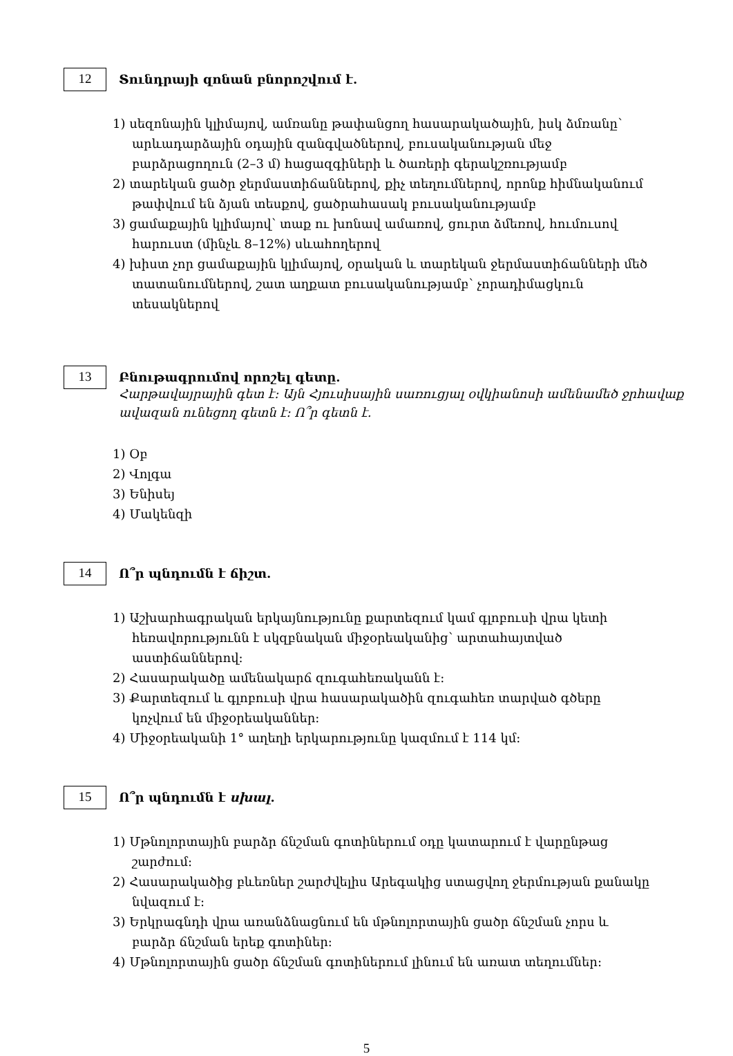12
Տունդրայի զոնան բնորոշվում է.
1) սեզոնային կլիմայով, ամռանը թափանցող հասարակածային, իսկ ձմռանը՝ արևադարձային օդային զանգվածներով, բուսականության մեջ բարձրացողուն (2–3 մ) հացազգիների և ծառերի գերակշռությամբ
2) տարեկան ցածր ջերմաստիճաններով, քիչ տեղումներով, որոնք հիմնականում թափվում են ձյան տեսքով, ցածրահասակ բուսականությամբ
3) ցամաքային կլիմայով՝ տաք ու խոնավ ամառով, ցուրտ ձմեռով, հումուսով հարուստ (մինչև 8–12%) սևահողերով
4) խիստ չոր ցամաքային կլիմայով, օրական և տարեկան ջերմաստիճանների մեծ տատանումներով, շատ աղքատ բուսականությամբ՝ չորադիմացկուն տեսակներով
13
Բնութագրումով որոշել գետը.
Հարթավայրային գետ է: Այն Հյուսիսային սառուցյալ օվկիանոսի ամենամեծ ջրհավաք ավազան ունեցող գետն է: Ո՞ր գետն է.
1) Օբ
2) Վոլգա
3) Ենիսեյ
4) Մակենզի
14
Ո՞ր պնդումն է ճիշտ.
1) Աշխարհագրական երկայնությունը քարտեզում կամ գլոբուսի վրա կետի հեռավորությունն է սկզբնական միջօրեականից՝ արտահայտված աստիճաններով:
2) Հասարակածը ամենակարճ զուգահեռականն է:
3) Քարտեզում և գլոբուսի վրա հասարակածին զուգահեռ տարված գծերը կոչվում են միջօրեականներ:
4) Միջօրեականի 1° աղեղի երկարությունը կազմում է 114 կմ:
15
Ո՞ր պնդումն է սխալ.
1) Մթնոլորտային բարձր ճնշման գոտիներում օդը կատարում է վարընթաց շարժում:
2) Հասարակածից բևեռներ շարժվելիս Արեգակից ստացվող ջերմության քանակը նվազում է:
3) Երկրագնդի վրա առանձնացնում են մթնոլորտային ցածր ճնշման չորս և բարձր ճնշման երեք գոտիներ:
4) Մթնոլորտային ցածր ճնշման գոտիներում լինում են առատ տեղումներ:
5